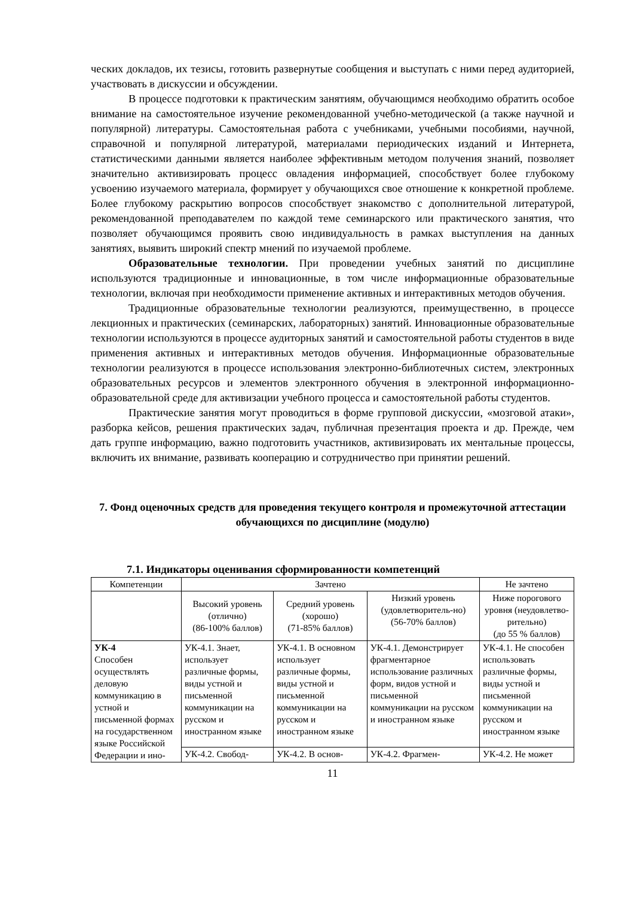ческих докладов, их тезисы, готовить развернутые сообщения и выступать с ними перед аудиторией, участвовать в дискуссии и обсуждении.
В процессе подготовки к практическим занятиям, обучающимся необходимо обратить особое внимание на самостоятельное изучение рекомендованной учебно-методической (а также научной и популярной) литературы. Самостоятельная работа с учебниками, учебными пособиями, научной, справочной и популярной литературой, материалами периодических изданий и Интернета, статистическими данными является наиболее эффективным методом получения знаний, позволяет значительно активизировать процесс овладения информацией, способствует более глубокому усвоению изучаемого материала, формирует у обучающихся свое отношение к конкретной проблеме. Более глубокому раскрытию вопросов способствует знакомство с дополнительной литературой, рекомендованной преподавателем по каждой теме семинарского или практического занятия, что позволяет обучающимся проявить свою индивидуальность в рамках выступления на данных занятиях, выявить широкий спектр мнений по изучаемой проблеме.
Образовательные технологии. При проведении учебных занятий по дисциплине используются традиционные и инновационные, в том числе информационные образовательные технологии, включая при необходимости применение активных и интерактивных методов обучения.
Традиционные образовательные технологии реализуются, преимущественно, в процессе лекционных и практических (семинарских, лабораторных) занятий. Инновационные образовательные технологии используются в процессе аудиторных занятий и самостоятельной работы студентов в виде применения активных и интерактивных методов обучения. Информационные образовательные технологии реализуются в процессе использования электронно-библиотечных систем, электронных образовательных ресурсов и элементов электронного обучения в электронной информационно-образовательной среде для активизации учебного процесса и самостоятельной работы студентов.
Практические занятия могут проводиться в форме групповой дискуссии, «мозговой атаки», разборка кейсов, решения практических задач, публичная презентация проекта и др. Прежде, чем дать группе информацию, важно подготовить участников, активизировать их ментальные процессы, включить их внимание, развивать кооперацию и сотрудничество при принятии решений.
7. Фонд оценочных средств для проведения текущего контроля и промежуточной аттестации обучающихся по дисциплине (модулю)
7.1. Индикаторы оценивания сформированности компетенций
| Компетенции | Зачтено | | | Не зачтено |
| | Высокий уровень (отлично) (86-100% баллов) | Средний уровень (хорошо) (71-85% баллов) | Низкий уровень (удовлетворитель-но) (56-70% баллов) | Ниже порогового уровня (неудовлетво-рительно) (до 55 % баллов) |
| УК-4 Способен осуществлять деловую коммуникацию в устной и письменной формах на государственном языке Российской Федерации и ино- | УК-4.1. Знает, использует различные формы, виды устной и письменной коммуникации на русском и иностранном языке | УК-4.1. В основном использует различные формы, виды устной и письменной коммуникации на русском и иностранном языке | УК-4.1. Демонстрирует фрагментарное использование различных форм, видов устной и письменной коммуникации на русском и иностранном языке | УК-4.1. Не способен использовать различные формы, виды устной и письменной коммуникации на русском и иностранном языке |
| | УК-4.2. Свобод- | УК-4.2. В основ- | УК-4.2. Фрагмен- | УК-4.2. Не может |
11